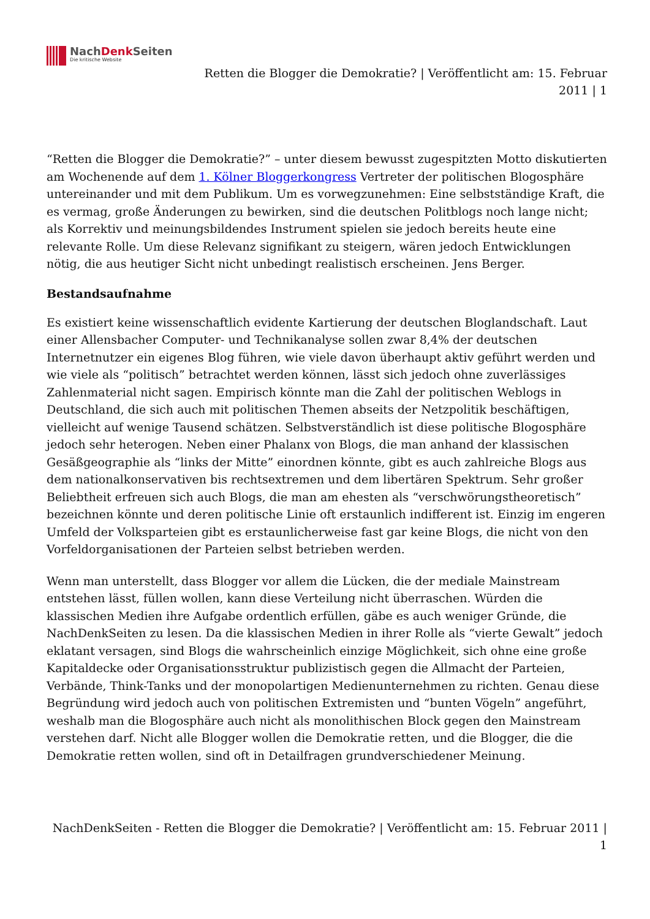NachDenk Seiten
Die kritische Website
Retten die Blogger die Demokratie? | Veröffentlicht am: 15. Februar 2011 | 1
“Retten die Blogger die Demokratie?” – unter diesem bewusst zugespitzten Motto diskutierten am Wochenende auf dem 1. Kölner Bloggerkongress Vertreter der politischen Blogosphäre untereinander und mit dem Publikum. Um es vorwegzunehmen: Eine selbstständige Kraft, die es vermag, große Änderungen zu bewirken, sind die deutschen Politblogs noch lange nicht; als Korrektiv und meinungsbildendes Instrument spielen sie jedoch bereits heute eine relevante Rolle. Um diese Relevanz signifikant zu steigern, wären jedoch Entwicklungen nötig, die aus heutiger Sicht nicht unbedingt realistisch erscheinen. Jens Berger.
Bestandsaufnahme
Es existiert keine wissenschaftlich evidente Kartierung der deutschen Bloglandschaft. Laut einer Allensbacher Computer- und Technikanalyse sollen zwar 8,4% der deutschen Internetnutzer ein eigenes Blog führen, wie viele davon überhaupt aktiv geführt werden und wie viele als “politisch” betrachtet werden können, lässt sich jedoch ohne zuverlässiges Zahlenmaterial nicht sagen. Empirisch könnte man die Zahl der politischen Weblogs in Deutschland, die sich auch mit politischen Themen abseits der Netzpolitik beschäftigen, vielleicht auf wenige Tausend schätzen. Selbstverständlich ist diese politische Blogosphäre jedoch sehr heterogen. Neben einer Phalanx von Blogs, die man anhand der klassischen Gesäßgeographie als “links der Mitte” einordnen könnte, gibt es auch zahlreiche Blogs aus dem nationalkonservativen bis rechtsextremen und dem libertären Spektrum. Sehr großer Beliebtheit erfreuen sich auch Blogs, die man am ehesten als “verschwörungstheoretisch” bezeichnen könnte und deren politische Linie oft erstaunlich indifferent ist. Einzig im engeren Umfeld der Volksparteien gibt es erstaunlicherweise fast gar keine Blogs, die nicht von den Vorfeldorganisationen der Parteien selbst betrieben werden.
Wenn man unterstellt, dass Blogger vor allem die Lücken, die der mediale Mainstream entstehen lässt, füllen wollen, kann diese Verteilung nicht überraschen. Würden die klassischen Medien ihre Aufgabe ordentlich erfüllen, gäbe es auch weniger Gründe, die NachDenkSeiten zu lesen. Da die klassischen Medien in ihrer Rolle als “vierte Gewalt” jedoch eklatant versagen, sind Blogs die wahrscheinlich einzige Möglichkeit, sich ohne eine große Kapitaldecke oder Organisationsstruktur publizistisch gegen die Allmacht der Parteien, Verbände, Think-Tanks und der monopolartigen Medienunternehmen zu richten. Genau diese Begründung wird jedoch auch von politischen Extremisten und “bunten Vögeln” angeführt, weshalb man die Blogosphäre auch nicht als monolithischen Block gegen den Mainstream verstehen darf. Nicht alle Blogger wollen die Demokratie retten, und die Blogger, die die Demokratie retten wollen, sind oft in Detailfragen grundverschiedener Meinung.
NachDenkSeiten - Retten die Blogger die Demokratie? | Veröffentlicht am: 15. Februar 2011 | 1